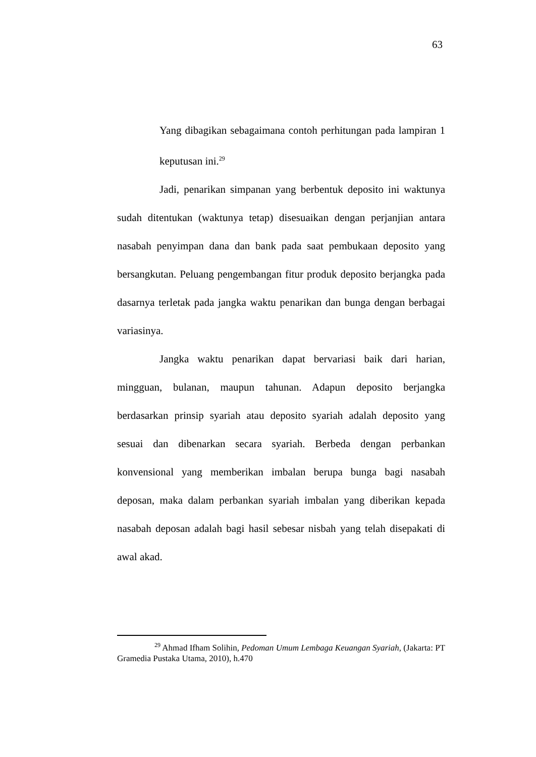63
Yang dibagikan sebagaimana contoh perhitungan pada lampiran 1 keputusan ini.<sup>29</sup>
Jadi, penarikan simpanan yang berbentuk deposito ini waktunya sudah ditentukan (waktunya tetap) disesuaikan dengan perjanjian antara nasabah penyimpan dana dan bank pada saat pembukaan deposito yang bersangkutan. Peluang pengembangan fitur produk deposito berjangka pada dasarnya terletak pada jangka waktu penarikan dan bunga dengan berbagai variasinya.
Jangka waktu penarikan dapat bervariasi baik dari harian, mingguan, bulanan, maupun tahunan. Adapun deposito berjangka berdasarkan prinsip syariah atau deposito syariah adalah deposito yang sesuai dan dibenarkan secara syariah. Berbeda dengan perbankan konvensional yang memberikan imbalan berupa bunga bagi nasabah deposan, maka dalam perbankan syariah imbalan yang diberikan kepada nasabah deposan adalah bagi hasil sebesar nisbah yang telah disepakati di awal akad.
<sup>29</sup> Ahmad Ifham Solihin, Pedoman Umum Lembaga Keuangan Syariah, (Jakarta: PT Gramedia Pustaka Utama, 2010), h.470